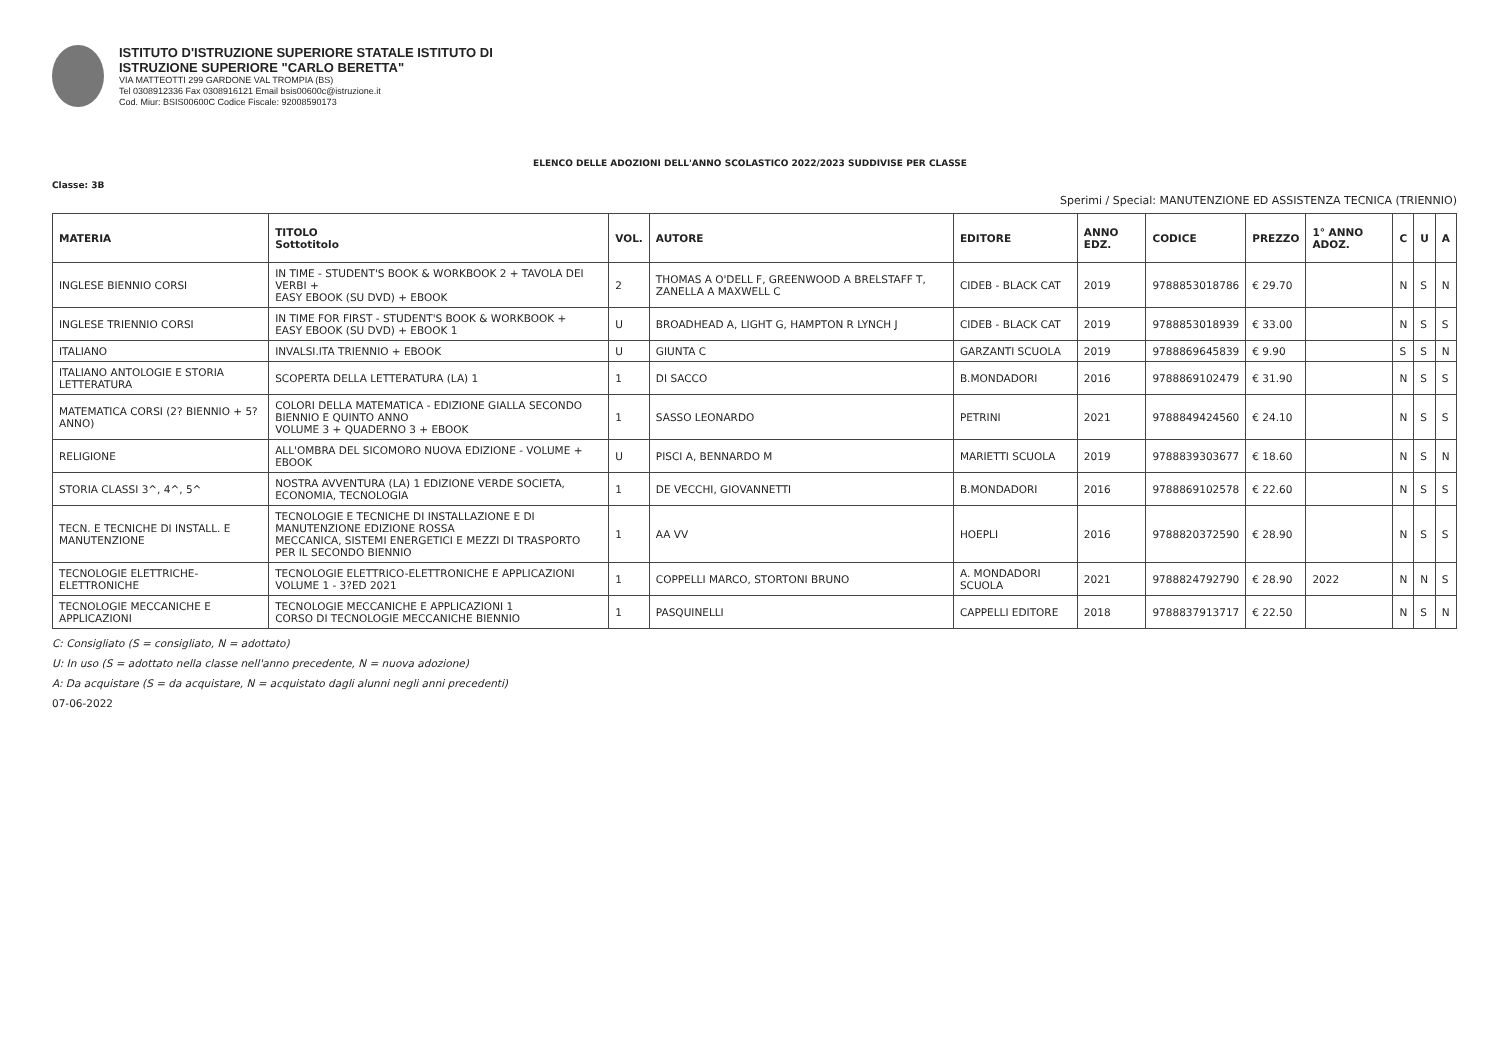ISTITUTO D'ISTRUZIONE SUPERIORE STATALE ISTITUTO DI
ISTRUZIONE SUPERIORE "CARLO BERETTA"
VIA MATTEOTTI 299 GARDONE VAL TROMPIA (BS)
Tel 0308912336 Fax 0308916121 Email bsis00600c@istruzione.it
Cod. Miur: BSIS00600C Codice Fiscale: 92008590173
ELENCO DELLE ADOZIONI DELL'ANNO SCOLASTICO 2022/2023 SUDDIVISE PER CLASSE
Classe: 3B
Sperimi / Special: MANUTENZIONE ED ASSISTENZA TECNICA (TRIENNIO)
| MATERIA | TITOLO Sottotitolo | VOL. | AUTORE | EDITORE | ANNO EDZ. | CODICE | PREZZO | 1° ANNO ADOZ. | C | U | A |
| --- | --- | --- | --- | --- | --- | --- | --- | --- | --- | --- | --- |
| INGLESE BIENNIO CORSI | IN TIME - STUDENT'S BOOK & WORKBOOK 2 + TAVOLA DEI VERBI + EASY EBOOK (SU DVD) + EBOOK | 2 | THOMAS A O'DELL F, GREENWOOD A BRELSTAFF T, ZANELLA A MAXWELL C | CIDEB - BLACK CAT | 2019 | 9788853018786 | € 29.70 | | N | S | N |
| INGLESE TRIENNIO CORSI | IN TIME FOR FIRST - STUDENT'S BOOK & WORKBOOK + EASY EBOOK (SU DVD) + EBOOK 1 | U | BROADHEAD A, LIGHT G, HAMPTON R LYNCH J | CIDEB - BLACK CAT | 2019 | 9788853018939 | € 33.00 | | N | S | S |
| ITALIANO | INVALSI.ITA TRIENNIO + EBOOK | U | GIUNTA C | GARZANTI SCUOLA | 2019 | 9788869645839 | € 9.90 | | S | S | N |
| ITALIANO ANTOLOGIE E STORIA LETTERATURA | SCOPERTA DELLA LETTERATURA (LA) 1 | 1 | DI SACCO | B.MONDADORI | 2016 | 9788869102479 | € 31.90 | | N | S | S |
| MATEMATICA CORSI (2? BIENNIO + 5? ANNO) | COLORI DELLA MATEMATICA - EDIZIONE GIALLA SECONDO BIENNIO E QUINTO ANNO VOLUME 3 + QUADERNO 3 + EBOOK | 1 | SASSO LEONARDO | PETRINI | 2021 | 9788849424560 | € 24.10 | | N | S | S |
| RELIGIONE | ALL'OMBRA DEL SICOMORO NUOVA EDIZIONE - VOLUME + EBOOK | U | PISCI A, BENNARDO M | MARIETTI SCUOLA | 2019 | 9788839303677 | € 18.60 | | N | S | N |
| STORIA CLASSI 3^, 4^, 5^ | NOSTRA AVVENTURA (LA) 1 EDIZIONE VERDE SOCIETA, ECONOMIA, TECNOLOGIA | 1 | DE VECCHI, GIOVANNETTI | B.MONDADORI | 2016 | 9788869102578 | € 22.60 | | N | S | S |
| TECN. E TECNICHE DI INSTALL. E MANUTENZIONE | TECNOLOGIE E TECNICHE DI INSTALLAZIONE E DI MANUTENZIONE EDIZIONE ROSSA MECCANICA, SISTEMI ENERGETICI E MEZZI DI TRASPORTO PER IL SECONDO BIENNIO | 1 | AA VV | HOEPLI | 2016 | 9788820372590 | € 28.90 | | N | S | S |
| TECNOLOGIE ELETTRICHE-ELETTRONICHE | TECNOLOGIE ELETTRICO-ELETTRONICHE E APPLICAZIONI VOLUME 1 - 3?ED 2021 | 1 | COPPELLI MARCO, STORTONI BRUNO | A. MONDADORI SCUOLA | 2021 | 9788824792790 | € 28.90 | 2022 | N | N | S |
| TECNOLOGIE MECCANICHE E APPLICAZIONI | TECNOLOGIE MECCANICHE E APPLICAZIONI 1 CORSO DI TECNOLOGIE MECCANICHE BIENNIO | 1 | PASQUINELLI | CAPPELLI EDITORE | 2018 | 9788837913717 | € 22.50 | | N | S | N |
C: Consigliato (S = consigliato, N = adottato)
U: In uso (S = adottato nella classe nell'anno precedente, N = nuova adozione)
A: Da acquistare (S = da acquistare, N = acquistato dagli alunni negli anni precedenti)
07-06-2022